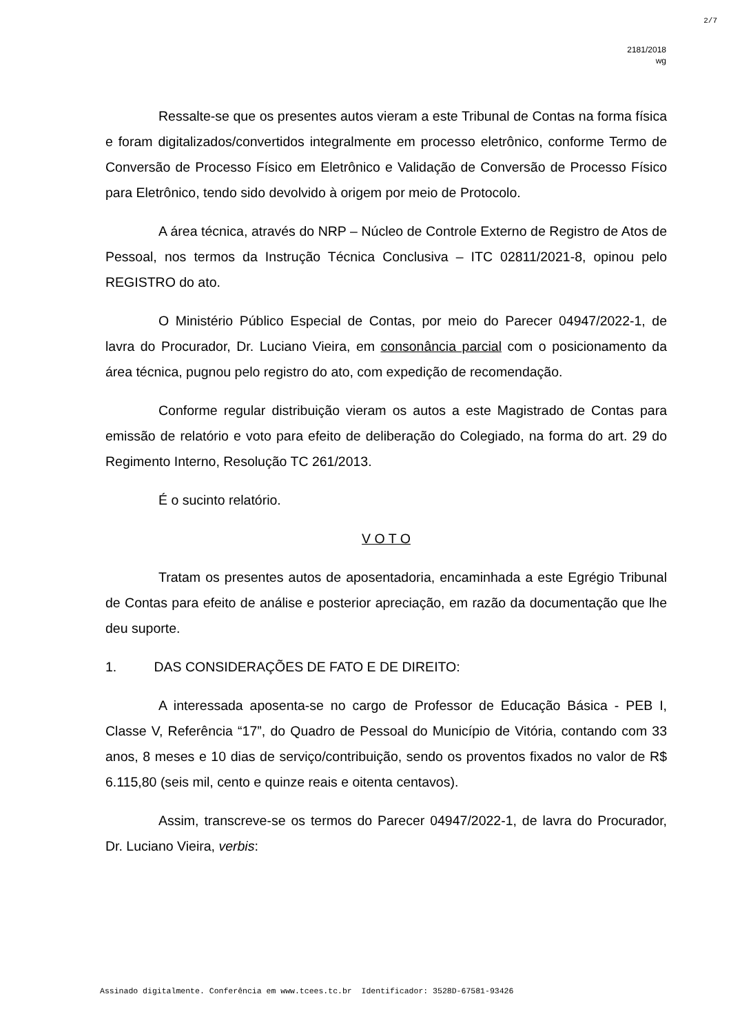2/7
2181/2018
wg
Ressalte-se que os presentes autos vieram a este Tribunal de Contas na forma física e foram digitalizados/convertidos integralmente em processo eletrônico, conforme Termo de Conversão de Processo Físico em Eletrônico e Validação de Conversão de Processo Físico para Eletrônico, tendo sido devolvido à origem por meio de Protocolo.
A área técnica, através do NRP – Núcleo de Controle Externo de Registro de Atos de Pessoal, nos termos da Instrução Técnica Conclusiva – ITC 02811/2021-8, opinou pelo REGISTRO do ato.
O Ministério Público Especial de Contas, por meio do Parecer 04947/2022-1, de lavra do Procurador, Dr. Luciano Vieira, em consonância parcial com o posicionamento da área técnica, pugnou pelo registro do ato, com expedição de recomendação.
Conforme regular distribuição vieram os autos a este Magistrado de Contas para emissão de relatório e voto para efeito de deliberação do Colegiado, na forma do art. 29 do Regimento Interno, Resolução TC 261/2013.
É o sucinto relatório.
V O T O
Tratam os presentes autos de aposentadoria, encaminhada a este Egrégio Tribunal de Contas para efeito de análise e posterior apreciação, em razão da documentação que lhe deu suporte.
1. DAS CONSIDERAÇÕES DE FATO E DE DIREITO:
A interessada aposenta-se no cargo de Professor de Educação Básica - PEB I, Classe V, Referência “17”, do Quadro de Pessoal do Município de Vitória, contando com 33 anos, 8 meses e 10 dias de serviço/contribuição, sendo os proventos fixados no valor de R$ 6.115,80 (seis mil, cento e quinze reais e oitenta centavos).
Assim, transcreve-se os termos do Parecer 04947/2022-1, de lavra do Procurador, Dr. Luciano Vieira, verbis:
Assinado digitalmente. Conferência em www.tcees.tc.br Identificador: 3528D-67581-93426